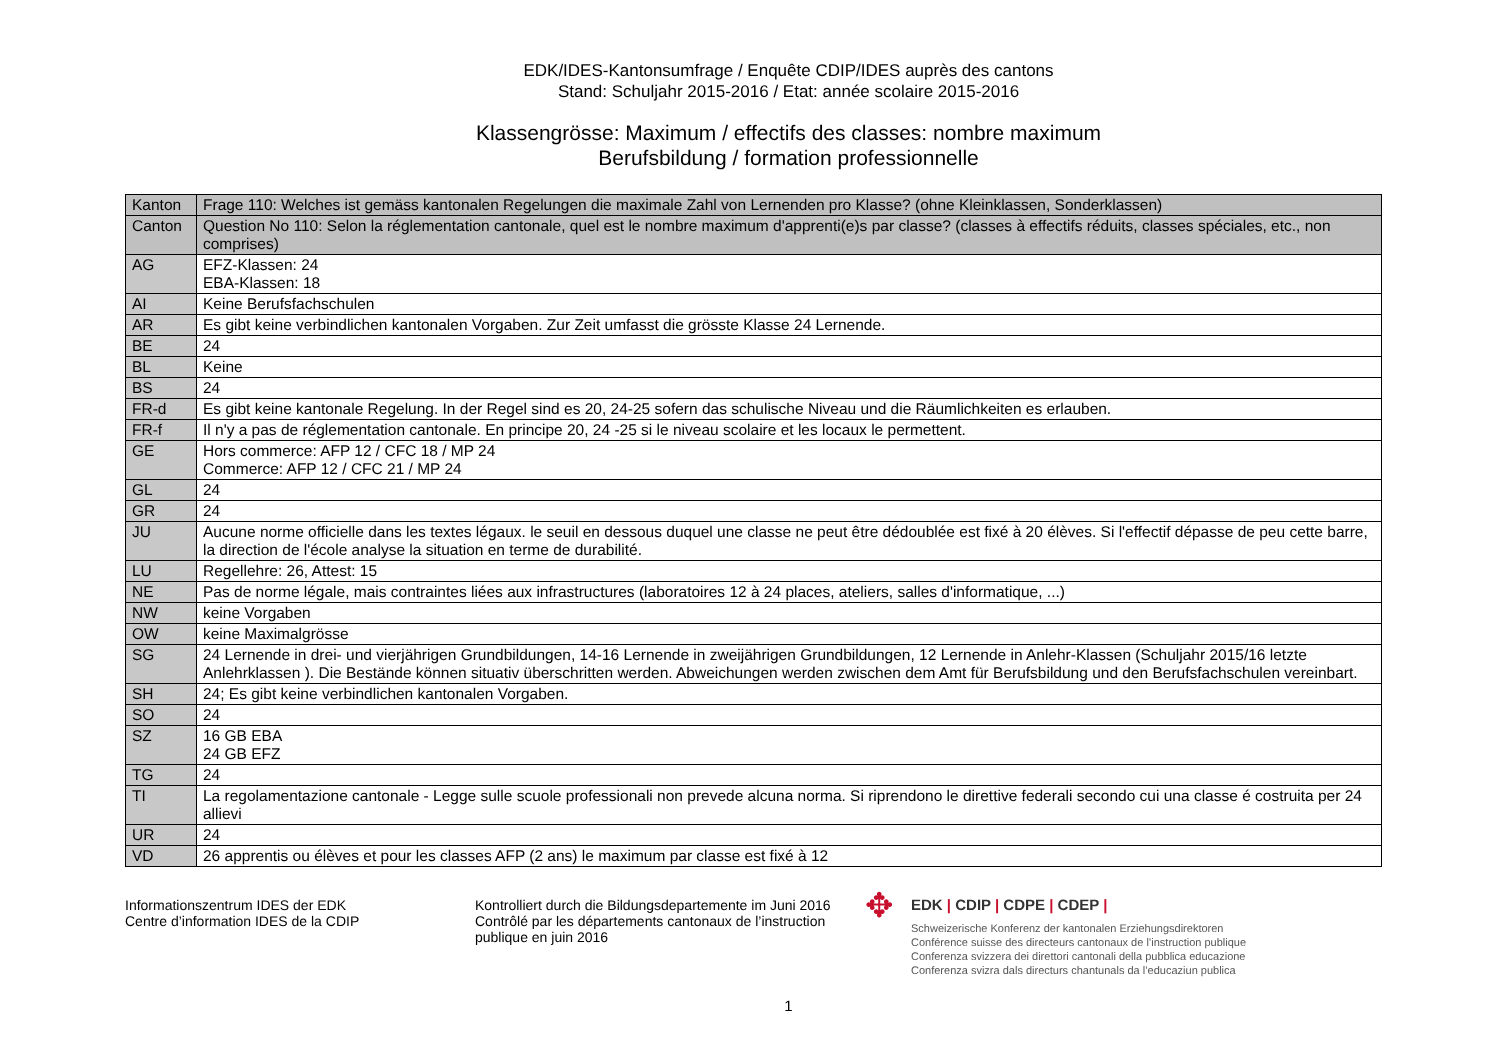EDK/IDES-Kantonsumfrage / Enquête CDIP/IDES auprès des cantons
Stand: Schuljahr 2015-2016 / Etat: année scolaire 2015-2016
Klassengrösse: Maximum / effectifs des classes: nombre maximum
Berufsbildung / formation professionnelle
| Kanton | Frage 110: Welches ist gemäss kantonalen Regelungen die maximale Zahl von Lernenden pro Klasse? (ohne Kleinklassen, Sonderklassen) |
| Canton | Question No 110: Selon la réglementation cantonale, quel est le nombre maximum d'apprenti(e)s par classe? (classes à effectifs réduits, classes spéciales, etc., non comprises) |
| AG | EFZ-Klassen: 24 EBA-Klassen: 18 |
| AI | Keine Berufsfachschulen |
| AR | Es gibt keine verbindlichen kantonalen Vorgaben. Zur Zeit umfasst die grösste Klasse 24 Lernende. |
| BE | 24 |
| BL | Keine |
| BS | 24 |
| FR-d | Es gibt keine kantonale Regelung. In der Regel sind es 20, 24-25 sofern das schulische Niveau und die Räumlichkeiten es erlauben. |
| FR-f | Il n'y a pas de réglementation cantonale. En principe 20, 24 -25 si le niveau scolaire et les locaux le permettent. |
| GE | Hors commerce: AFP 12 / CFC 18 / MP 24 Commerce: AFP 12 / CFC 21 / MP 24 |
| GL | 24 |
| GR | 24 |
| JU | Aucune norme officielle dans les textes légaux. le seuil en dessous duquel une classe ne peut être dédoublée est fixé à 20 élèves. Si l'effectif dépasse de peu cette barre, la direction de l'école analyse la situation en terme de durabilité. |
| LU | Regellehre: 26, Attest: 15 |
| NE | Pas de norme légale, mais contraintes liées aux infrastructures (laboratoires 12 à 24 places, ateliers, salles d'informatique, ...) |
| NW | keine Vorgaben |
| OW | keine Maximalgrösse |
| SG | 24 Lernende in drei- und vierjährigen Grundbildungen, 14-16 Lernende in zweijährigen Grundbildungen, 12 Lernende in Anlehr-Klassen (Schuljahr 2015/16 letzte Anlehrklassen ). Die Bestände können situativ überschritten werden. Abweichungen werden zwischen dem Amt für Berufsbildung und den Berufsfachschulen vereinbart. |
| SH | 24; Es gibt keine verbindlichen kantonalen Vorgaben. |
| SO | 24 |
| SZ | 16 GB EBA 24 GB EFZ |
| TG | 24 |
| TI | La regolamentazione cantonale - Legge sulle scuole professionali non prevede alcuna norma. Si riprendono le direttive federali secondo cui una classe é costruita per 24 allievi |
| UR | 24 |
| VD | 26 apprentis ou élèves et pour les classes AFP (2 ans) le maximum par classe est fixé à 12 |
Informationszentrum IDES der EDK
Centre d’information IDES de la CDIP
Kontrolliert durch die Bildungsdepartemente im Juni 2016
Contrôlé par les départements cantonaux de l’instruction publique en juin 2016
✥
EDK | CDIP | CDPE | CDEP |
Schweizerische Konferenz der kantonalen Erziehungsdirektoren
Conférence suisse des directeurs cantonaux de l’instruction publique
Conferenza svizzera dei direttori cantonali della pubblica educazione
Conferenza svizra dals directurs chantunals da l’educaziun publica
1